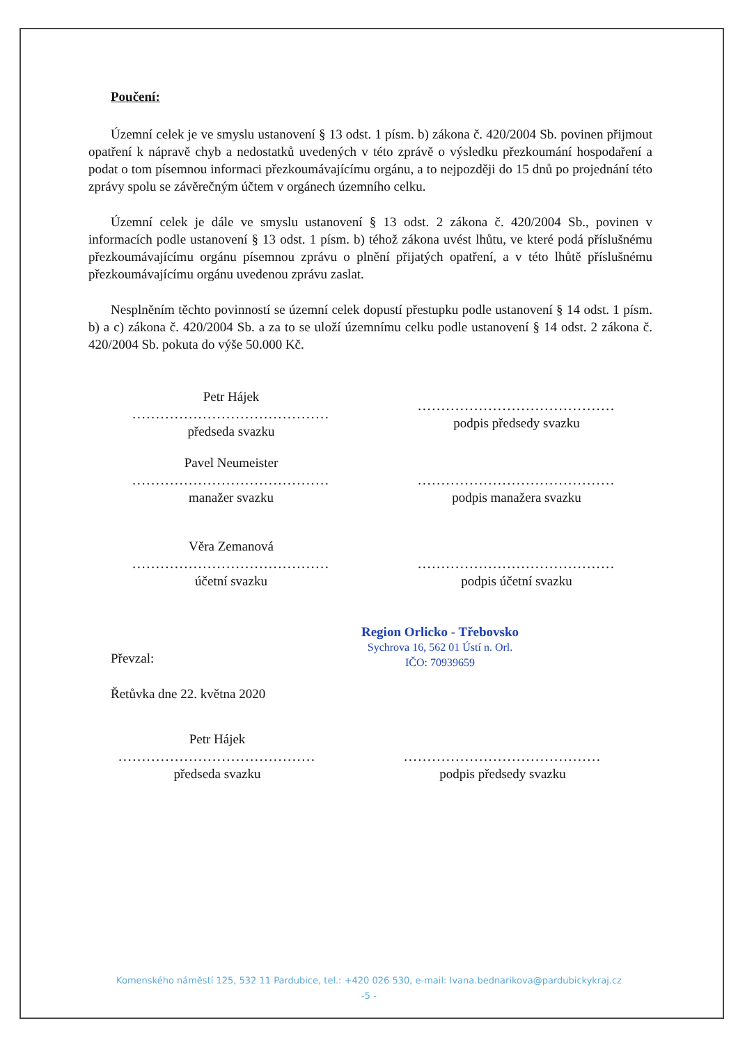Poučení:
Územní celek je ve smyslu ustanovení § 13 odst. 1 písm. b) zákona č. 420/2004 Sb. povinen přijmout opatření k nápravě chyb a nedostatků uvedených v této zprávě o výsledku přezkoumání hospodaření a podat o tom písemnou informaci přezkoumávajícímu orgánu, a to nejpozději do 15 dnů po projednání této zprávy spolu se závěrečným účtem v orgánech územního celku.
Územní celek je dále ve smyslu ustanovení § 13 odst. 2 zákona č. 420/2004 Sb., povinen v informacích podle ustanovení § 13 odst. 1 písm. b) téhož zákona uvést lhůtu, ve které podá příslušnému přezkoumávajícímu orgánu písemnou zprávu o plnění přijatých opatření, a v této lhůtě příslušnému přezkoumávajícímu orgánu uvedenou zprávu zaslat.
Nesplněním těchto povinností se územní celek dopustí přestupku podle ustanovení § 14 odst. 1 písm. b) a c) zákona č. 420/2004 Sb. a za to se uloží územnímu celku podle ustanovení § 14 odst. 2 zákona č. 420/2004 Sb. pokuta do výše 50.000 Kč.
| Petr Hájek .......................................... předseda svazku | .......................................... podpis předsedy svazku |
| Pavel Neumeister .......................................... manažer svazku | .......................................... podpis manažera svazku |
| Věra Zemanová .......................................... účetní svazku | .......................................... podpis účetní svazku |
Region Orlicko - Třebovsko
Sychrova 16, 562 01 Ústí n. Orl.
IČO: 70939659
Převzal:
Řetůvka dne 22. května 2020
| Petr Hájek .......................................... předseda svazku | .......................................... podpis předsedy svazku |
Komenského náměstí 125, 532 11 Pardubice, tel.: +420 026 530, e-mail: Ivana.bednarikova@pardubickykraj.cz
-5 -